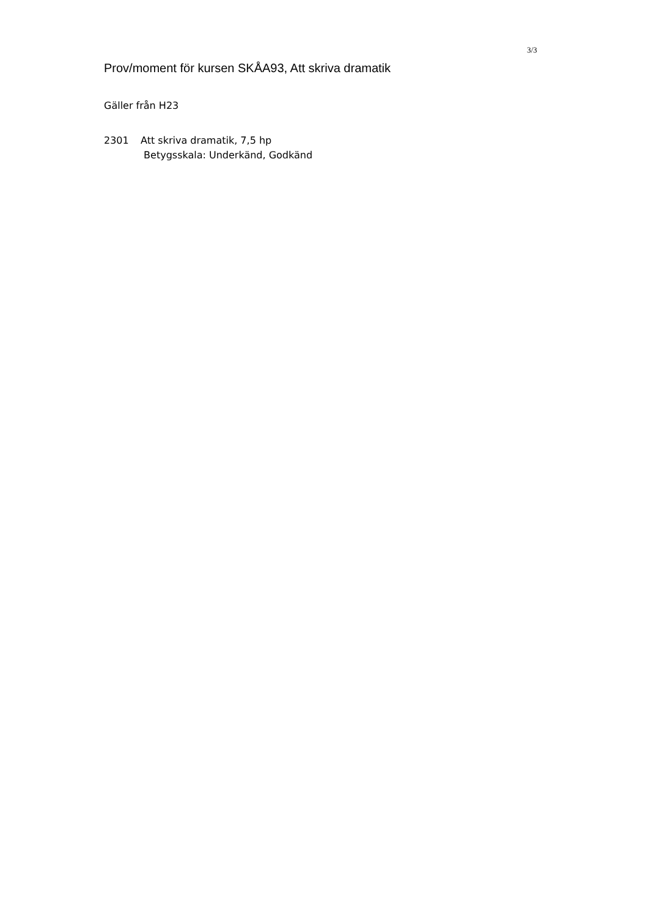3/3
Prov/moment för kursen SKÅA93, Att skriva dramatik
Gäller från H23
2301 Att skriva dramatik, 7,5 hp
Betygsskala: Underkänd, Godkänd